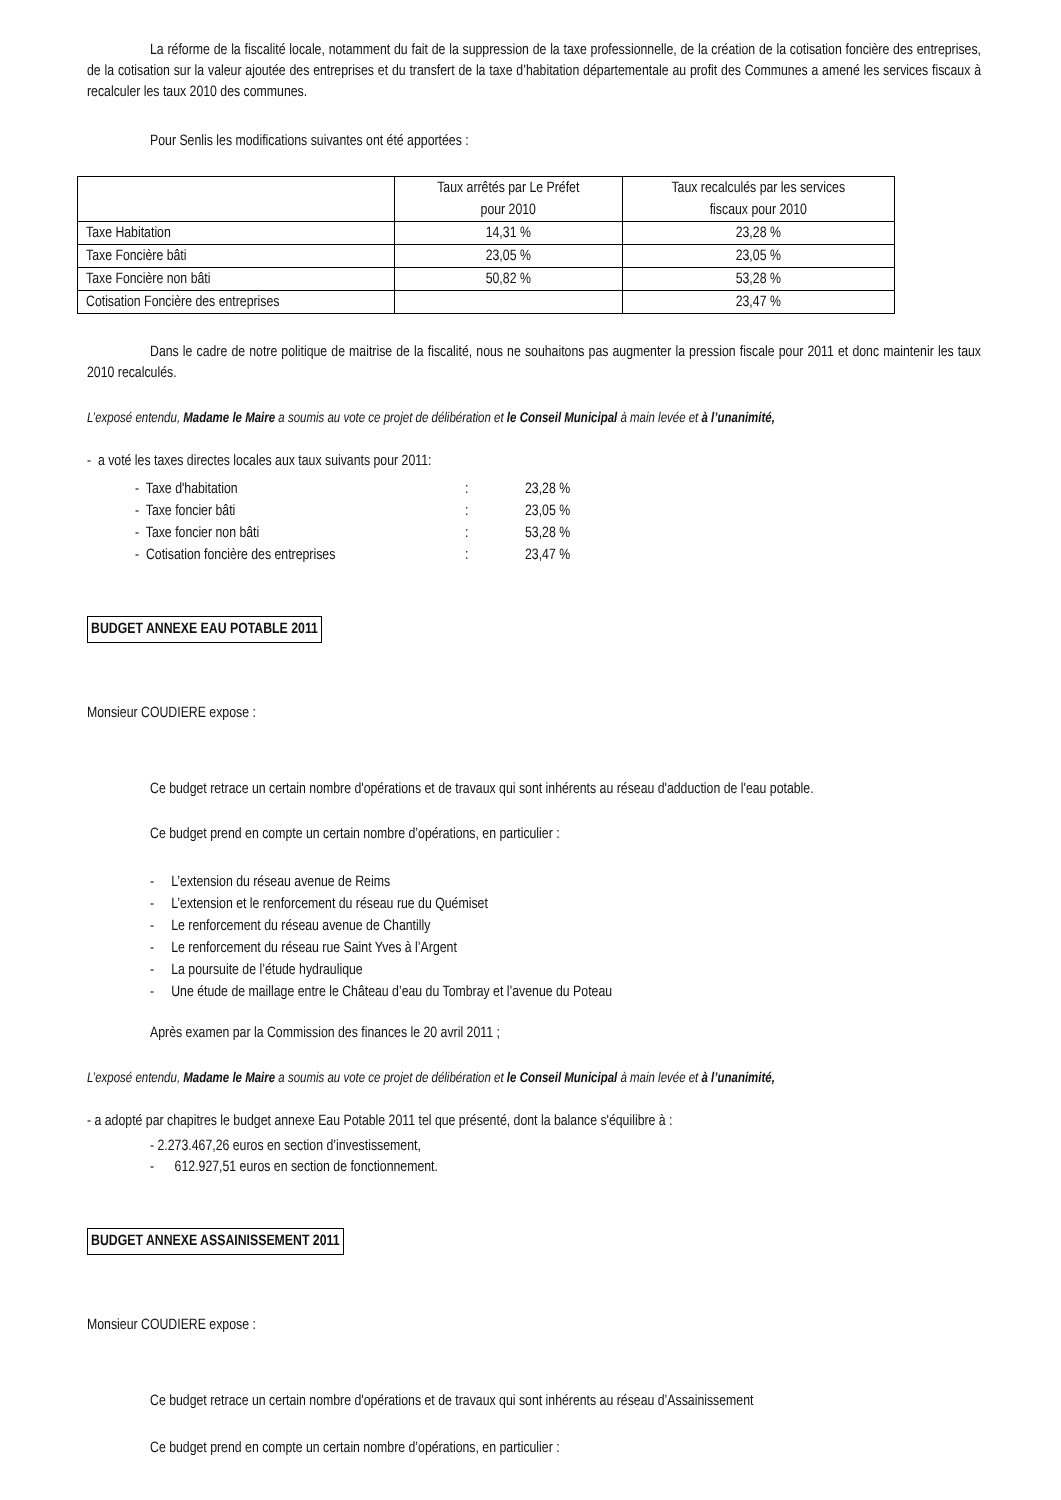La réforme de la fiscalité locale, notamment du fait de la suppression de la taxe professionnelle, de la création de la cotisation foncière des entreprises, de la cotisation sur la valeur ajoutée des entreprises et du transfert de la taxe d’habitation départementale au profit des Communes a amené les services fiscaux à recalculer les taux 2010 des communes.
Pour Senlis les modifications suivantes ont été apportées :
| | Taux arrêtés par Le Préfet pour 2010 | Taux recalculés par les services fiscaux pour 2010 |
| Taxe Habitation | 14,31 % | 23,28 % |
| Taxe Foncière bâti | 23,05 % | 23,05 % |
| Taxe Foncière non bâti | 50,82 % | 53,28 % |
| Cotisation Foncière des entreprises | | 23,47 % |
Dans le cadre de notre politique de maitrise de la fiscalité, nous ne souhaitons pas augmenter la pression fiscale pour 2011 et donc maintenir les taux 2010 recalculés.
L’exposé entendu, Madame le Maire a soumis au vote ce projet de délibération et le Conseil Municipal à main levée et à l’unanimité,
- a voté les taxes directes locales aux taux suivants pour 2011:
- Taxe d'habitation: 23,28 %
- Taxe foncier bâti: 23,05 %
- Taxe foncier non bâti: 53,28 %
- Cotisation foncière des entreprises: 23,47 %
BUDGET ANNEXE EAU POTABLE 2011
Monsieur COUDIERE expose :
Ce budget retrace un certain nombre d'opérations et de travaux qui sont inhérents au réseau d'adduction de l'eau potable.
Ce budget prend en compte un certain nombre d’opérations, en particulier :
- L’extension du réseau avenue de Reims
- L’extension et le renforcement du réseau rue du Quémiset
- Le renforcement du réseau avenue de Chantilly
- Le renforcement du réseau rue Saint Yves à l’Argent
- La poursuite de l’étude hydraulique
- Une étude de maillage entre le Château d’eau du Tombray et l’avenue du Poteau
Après examen par la Commission des finances le 20 avril 2011 ;
L’exposé entendu, Madame le Maire a soumis au vote ce projet de délibération et le Conseil Municipal à main levée et à l’unanimité,
- a adopté par chapitres le budget annexe Eau Potable 2011 tel que présenté, dont la balance s'équilibre à :
- 2.273.467,26 euros en section d’investissement,
- 612.927,51 euros en section de fonctionnement.
BUDGET ANNEXE ASSAINISSEMENT 2011
Monsieur COUDIERE expose :
Ce budget retrace un certain nombre d'opérations et de travaux qui sont inhérents au réseau d’Assainissement
Ce budget prend en compte un certain nombre d’opérations, en particulier :